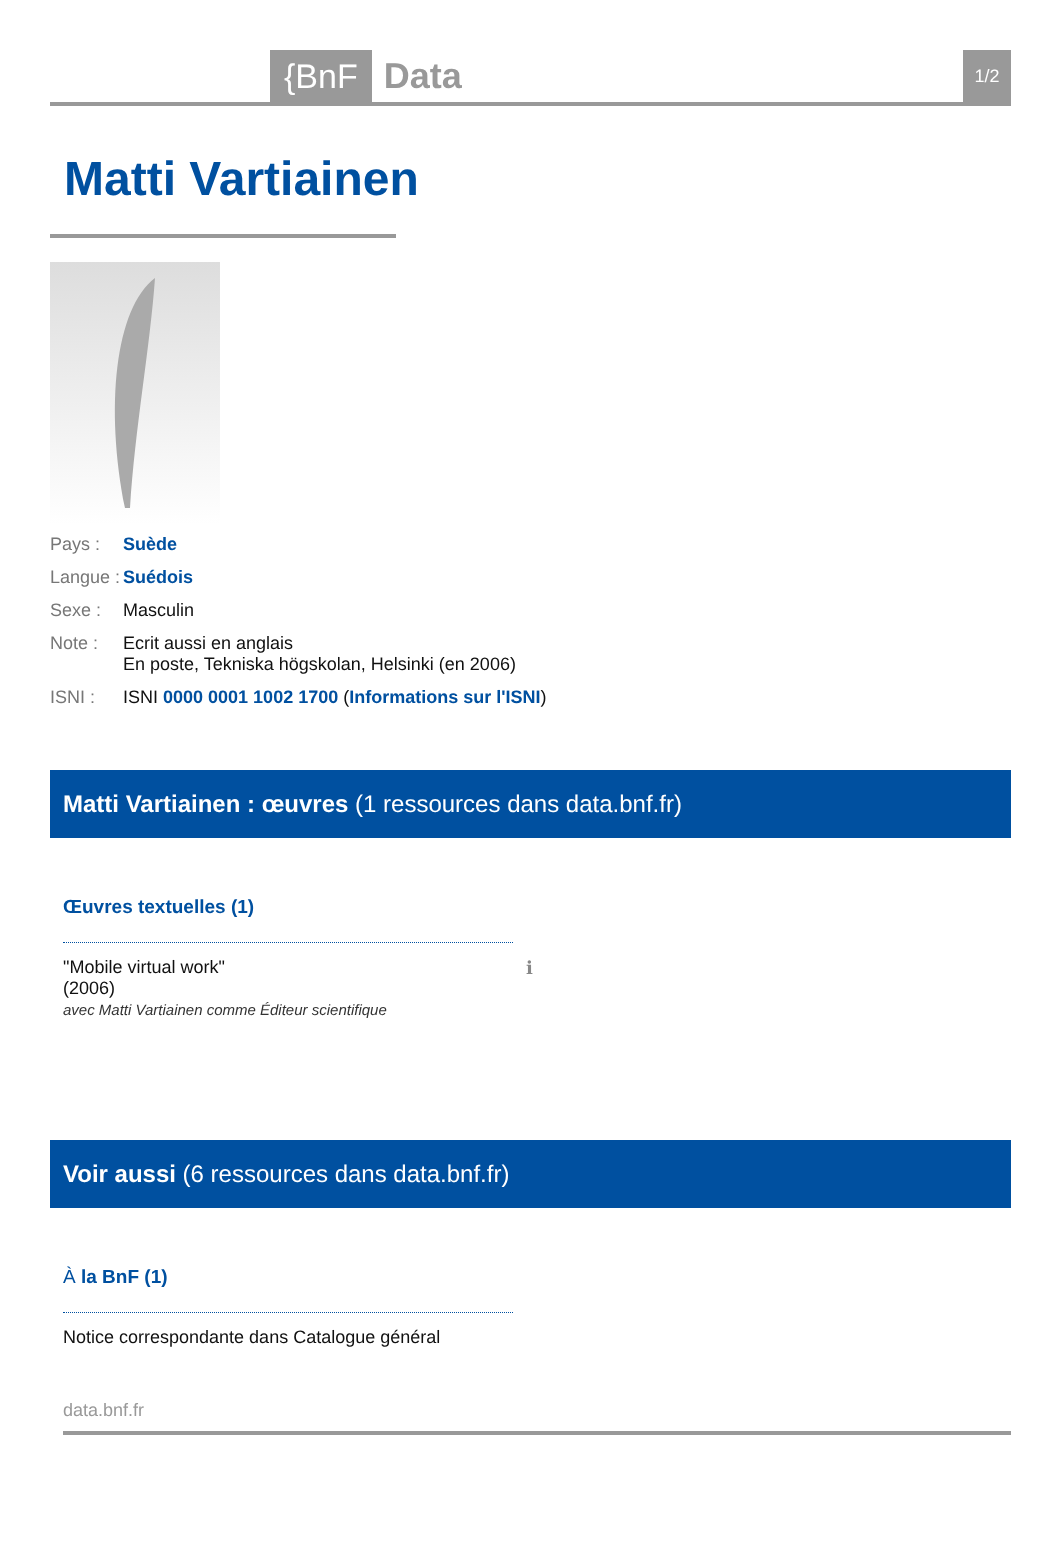{BnF Data 1/2
Matti Vartiainen
| Pays : | Suède |
| Langue : | Suédois |
| Sexe : | Masculin |
| Note : | Ecrit aussi en anglais En poste, Tekniska högskolan, Helsinki (en 2006) |
| ISNI : | ISNI 0000 0001 1002 1700 ( Informations sur l'ISNI ) |
Matti Vartiainen : œuvres (1 ressources dans data.bnf.fr)
Œuvres textuelles (1)
"Mobile virtual work"
(2006)
avec Matti Vartiainen comme Éditeur scientifique
ℹ
Voir aussi (6 ressources dans data.bnf.fr)
À la BnF (1)
Notice correspondante dans Catalogue général
data.bnf.fr